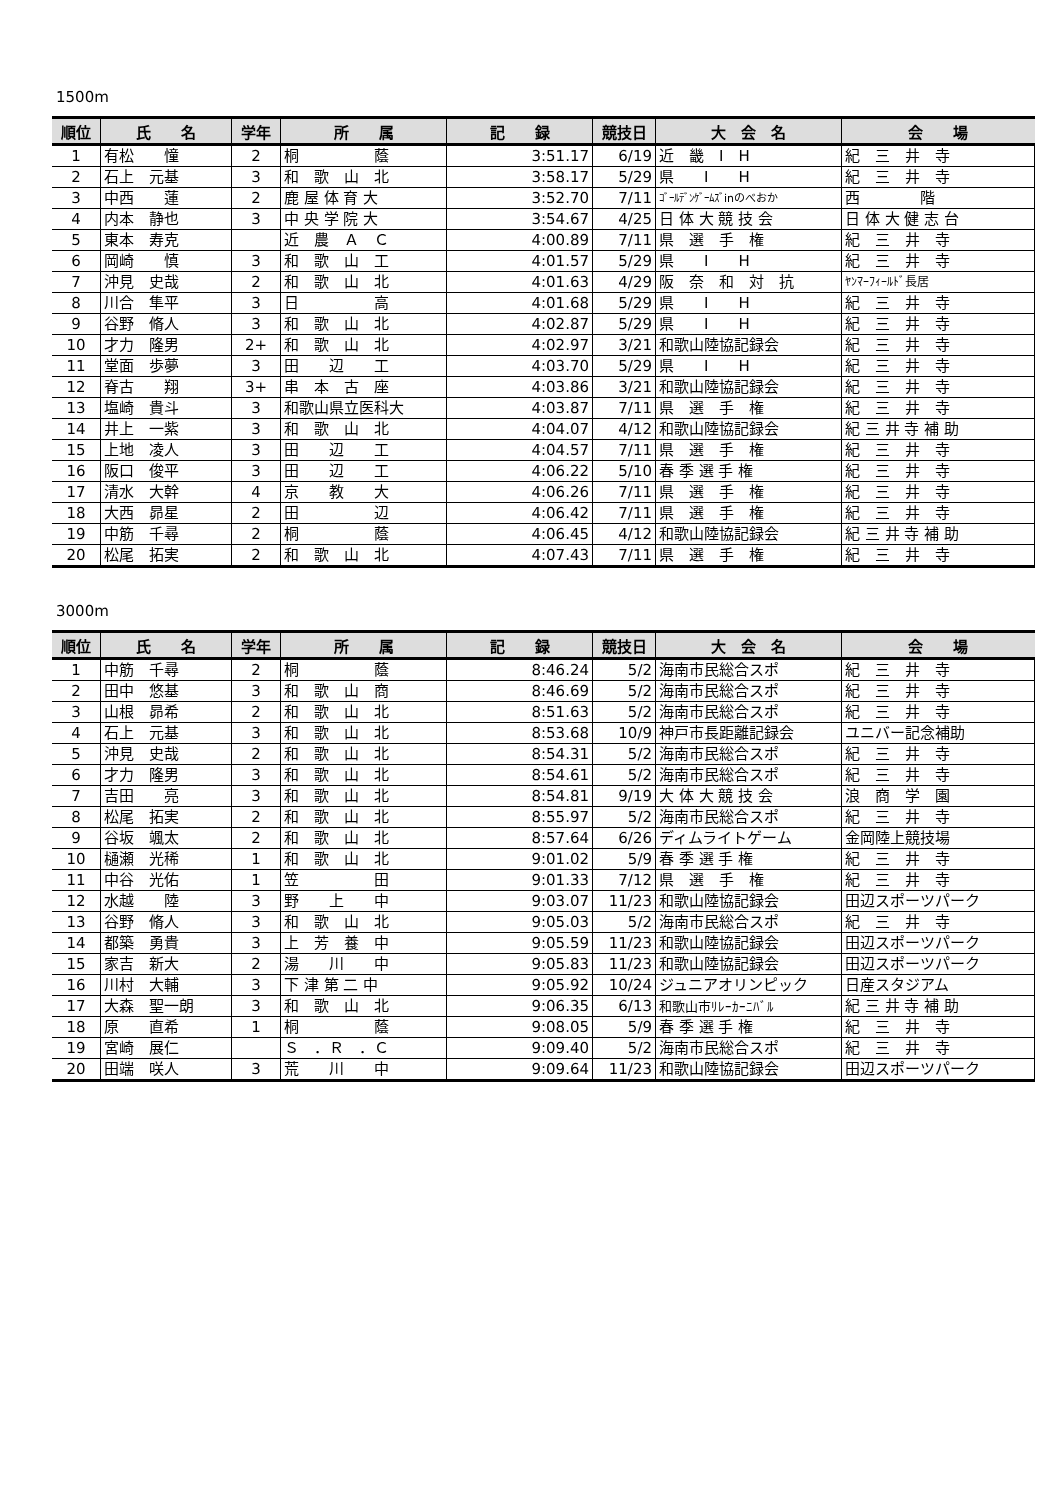1500m
| 順位 | 氏 名 | 学年 | 所 属 | 記 録 | 競技日 | 大 会 名 | 会 場 |
| --- | --- | --- | --- | --- | --- | --- | --- |
| 1 | 有松 憧 | 2 | 桐 蔭 | 3:51.17 | 6/19 | 近 畿 I H | 紀 三 井 寺 |
| 2 | 石上 元基 | 3 | 和 歌 山 北 | 3:58.17 | 5/29 | 県 I H | 紀 三 井 寺 |
| 3 | 中西 蓮 | 2 | 鹿 屋 体 育 大 | 3:52.70 | 7/11 | ｺﾞｰﾙﾃﾞﾝｹﾞｰﾑｽﾞinのべおか | 西 階 |
| 4 | 内本 静也 | 3 | 中 央 学 院 大 | 3:54.67 | 4/25 | 日 体 大 競 技 会 | 日 体 大 健 志 台 |
| 5 | 東本 寿克 | | 近 農 Ａ Ｃ | 4:00.89 | 7/11 | 県 選 手 権 | 紀 三 井 寺 |
| 6 | 岡崎 慎 | 3 | 和 歌 山 工 | 4:01.57 | 5/29 | 県 I H | 紀 三 井 寺 |
| 7 | 沖見 史哉 | 2 | 和 歌 山 北 | 4:01.63 | 4/29 | 阪 奈 和 対 抗 | ﾔﾝﾏｰﾌｨｰﾙﾄﾞ長居 |
| 8 | 川合 隼平 | 3 | 日 高 | 4:01.68 | 5/29 | 県 I H | 紀 三 井 寺 |
| 9 | 谷野 脩人 | 3 | 和 歌 山 北 | 4:02.87 | 5/29 | 県 I H | 紀 三 井 寺 |
| 10 | 才力 隆男 | 2+ | 和 歌 山 北 | 4:02.97 | 3/21 | 和歌山陸協記録会 | 紀 三 井 寺 |
| 11 | 堂面 歩夢 | 3 | 田 辺 工 | 4:03.70 | 5/29 | 県 I H | 紀 三 井 寺 |
| 12 | 脊古 翔 | 3+ | 串 本 古 座 | 4:03.86 | 3/21 | 和歌山陸協記録会 | 紀 三 井 寺 |
| 13 | 塩崎 貴斗 | 3 | 和歌山県立医科大 | 4:03.87 | 7/11 | 県 選 手 権 | 紀 三 井 寺 |
| 14 | 井上 一紫 | 3 | 和 歌 山 北 | 4:04.07 | 4/12 | 和歌山陸協記録会 | 紀 三 井 寺 補 助 |
| 15 | 上地 凌人 | 3 | 田 辺 工 | 4:04.57 | 7/11 | 県 選 手 権 | 紀 三 井 寺 |
| 16 | 阪口 俊平 | 3 | 田 辺 工 | 4:06.22 | 5/10 | 春 季 選 手 権 | 紀 三 井 寺 |
| 17 | 清水 大幹 | 4 | 京 教 大 | 4:06.26 | 7/11 | 県 選 手 権 | 紀 三 井 寺 |
| 18 | 大西 昴星 | 2 | 田 辺 | 4:06.42 | 7/11 | 県 選 手 権 | 紀 三 井 寺 |
| 19 | 中筋 千尋 | 2 | 桐 蔭 | 4:06.45 | 4/12 | 和歌山陸協記録会 | 紀 三 井 寺 補 助 |
| 20 | 松尾 拓実 | 2 | 和 歌 山 北 | 4:07.43 | 7/11 | 県 選 手 権 | 紀 三 井 寺 |
3000m
| 順位 | 氏 名 | 学年 | 所 属 | 記 録 | 競技日 | 大 会 名 | 会 場 |
| --- | --- | --- | --- | --- | --- | --- | --- |
| 1 | 中筋 千尋 | 2 | 桐 蔭 | 8:46.24 | 5/2 | 海南市民総合スポ | 紀 三 井 寺 |
| 2 | 田中 悠基 | 3 | 和 歌 山 商 | 8:46.69 | 5/2 | 海南市民総合スポ | 紀 三 井 寺 |
| 3 | 山根 昴希 | 2 | 和 歌 山 北 | 8:51.63 | 5/2 | 海南市民総合スポ | 紀 三 井 寺 |
| 4 | 石上 元基 | 3 | 和 歌 山 北 | 8:53.68 | 10/9 | 神戸市長距離記録会 | ユニバー記念補助 |
| 5 | 沖見 史哉 | 2 | 和 歌 山 北 | 8:54.31 | 5/2 | 海南市民総合スポ | 紀 三 井 寺 |
| 6 | 才力 隆男 | 3 | 和 歌 山 北 | 8:54.61 | 5/2 | 海南市民総合スポ | 紀 三 井 寺 |
| 7 | 吉田 亮 | 3 | 和 歌 山 北 | 8:54.81 | 9/19 | 大 体 大 競 技 会 | 浪 商 学 園 |
| 8 | 松尾 拓実 | 2 | 和 歌 山 北 | 8:55.97 | 5/2 | 海南市民総合スポ | 紀 三 井 寺 |
| 9 | 谷坂 颯太 | 2 | 和 歌 山 北 | 8:57.64 | 6/26 | ディムライトゲーム | 金岡陸上競技場 |
| 10 | 樋瀬 光稀 | 1 | 和 歌 山 北 | 9:01.02 | 5/9 | 春 季 選 手 権 | 紀 三 井 寺 |
| 11 | 中谷 光佑 | 1 | 笠 田 | 9:01.33 | 7/12 | 県 選 手 権 | 紀 三 井 寺 |
| 12 | 水越 陸 | 3 | 野 上 中 | 9:03.07 | 11/23 | 和歌山陸協記録会 | 田辺スポーツパーク |
| 13 | 谷野 脩人 | 3 | 和 歌 山 北 | 9:05.03 | 5/2 | 海南市民総合スポ | 紀 三 井 寺 |
| 14 | 都築 勇貴 | 3 | 上 芳 養 中 | 9:05.59 | 11/23 | 和歌山陸協記録会 | 田辺スポーツパーク |
| 15 | 家吉 新大 | 2 | 湯 川 中 | 9:05.83 | 11/23 | 和歌山陸協記録会 | 田辺スポーツパーク |
| 16 | 川村 大輔 | 3 | 下 津 第 二 中 | 9:05.92 | 10/24 | ジュニアオリンピック | 日産スタジアム |
| 17 | 大森 聖一朗 | 3 | 和 歌 山 北 | 9:06.35 | 6/13 | 和歌山市ﾘﾚｰｶｰﾆﾊﾞﾙ | 紀 三 井 寺 補 助 |
| 18 | 原 直希 | 1 | 桐 蔭 | 9:08.05 | 5/9 | 春 季 選 手 権 | 紀 三 井 寺 |
| 19 | 宮崎 展仁 | | Ｓ ．Ｒ ．Ｃ | 9:09.40 | 5/2 | 海南市民総合スポ | 紀 三 井 寺 |
| 20 | 田端 咲人 | 3 | 荒 川 中 | 9:09.64 | 11/23 | 和歌山陸協記録会 | 田辺スポーツパーク |